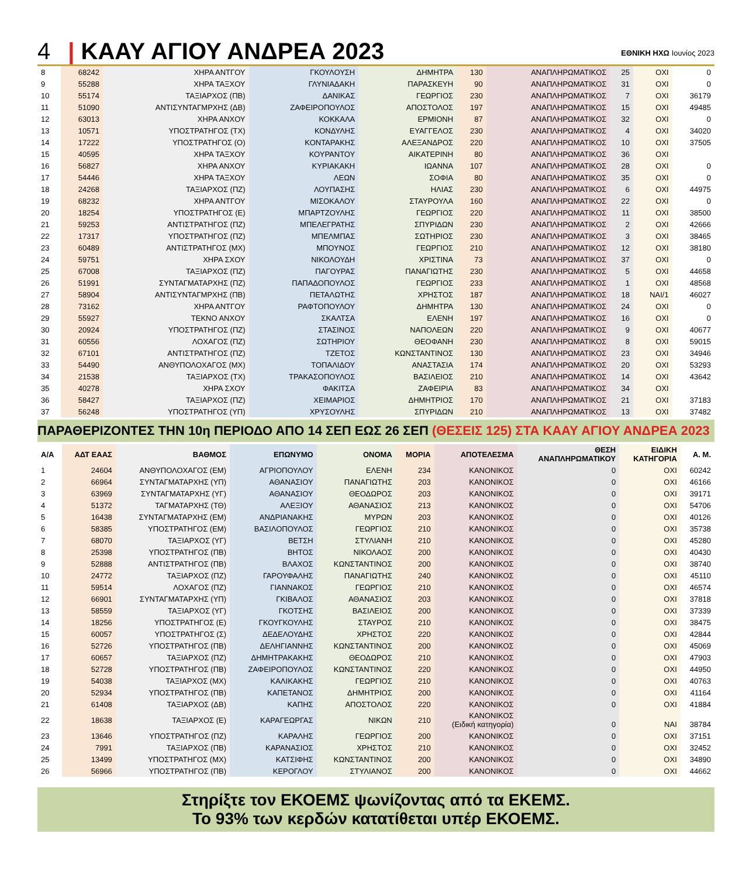4
| ΚΑΑΥ ΑΓΙΟΥ ΑΝΔΡΕΑ 2023
ΕΘΝΙΚΗ ΗΧΩ Ιουνίος 2023
| 8 | 68242 | ΧΗΡΑ ΑΝΤΓΟΥ | ΓΚΟΥΛΟΥΣΗ | ΔΗΜΗΤΡΑ | 130 | ΑΝΑΠΛΗΡΩΜΑΤΙΚΟΣ | 25 | ΟΧΙ | 0 |
| 9 | 55288 | ΧΗΡΑ ΤΑΞΧΟΥ | ΓΛΥΝΙΑΔΑΚΗ | ΠΑΡΑΣΚΕΥΗ | 90 | ΑΝΑΠΛΗΡΩΜΑΤΙΚΟΣ | 31 | ΟΧΙ | 0 |
| 10 | 55174 | ΤΑΞΙΑΡΧΟΣ (ΠΒ) | ΔΑΝΙΚΑΣ | ΓΕΩΡΓΙΟΣ | 230 | ΑΝΑΠΛΗΡΩΜΑΤΙΚΟΣ | 7 | ΟΧΙ | 36179 |
| 11 | 51090 | ΑΝΤΙΣΥΝΤΑΓΜΡΧΗΣ (ΔΒ) | ΖΑΦΕΙΡΟΠΟΥΛΟΣ | ΑΠΟΣΤΟΛΟΣ | 197 | ΑΝΑΠΛΗΡΩΜΑΤΙΚΟΣ | 15 | ΟΧΙ | 49485 |
| 12 | 63013 | ΧΗΡΑ ΑΝΧΟΥ | ΚΟΚΚΑΛΑ | ΕΡΜΙΟΝΗ | 87 | ΑΝΑΠΛΗΡΩΜΑΤΙΚΟΣ | 32 | ΟΧΙ | 0 |
| 13 | 10571 | ΥΠΟΣΤΡΑΤΗΓΟΣ (ΤΧ) | ΚΟΝΔΥΛΗΣ | ΕΥΑΓΓΕΛΟΣ | 230 | ΑΝΑΠΛΗΡΩΜΑΤΙΚΟΣ | 4 | ΟΧΙ | 34020 |
| 14 | 17222 | ΥΠΟΣΤΡΑΤΗΓΟΣ (Ο) | ΚΟΝΤΑΡΑΚΗΣ | ΑΛΕΞΑΝΔΡΟΣ | 220 | ΑΝΑΠΛΗΡΩΜΑΤΙΚΟΣ | 10 | ΟΧΙ | 37505 |
| 15 | 40595 | ΧΗΡΑ ΤΑΞΧΟΥ | ΚΟΥΡΑΝΤΟΥ | ΑΙΚΑΤΕΡΙΝΗ | 80 | ΑΝΑΠΛΗΡΩΜΑΤΙΚΟΣ | 36 | ΟΧΙ | |
| 16 | 56827 | ΧΗΡΑ ΑΝΧΟΥ | ΚΥΡΙΑΚΑΚΗ | ΙΩΑΝΝΑ | 107 | ΑΝΑΠΛΗΡΩΜΑΤΙΚΟΣ | 28 | ΟΧΙ | 0 |
| 17 | 54446 | ΧΗΡΑ ΤΑΞΧΟΥ | ΛΕΩΝ | ΣΟΦΙΑ | 80 | ΑΝΑΠΛΗΡΩΜΑΤΙΚΟΣ | 35 | ΟΧΙ | 0 |
| 18 | 24268 | ΤΑΞΙΑΡΧΟΣ (ΠΖ) | ΛΟΥΠΑΣΗΣ | ΗΛΙΑΣ | 230 | ΑΝΑΠΛΗΡΩΜΑΤΙΚΟΣ | 6 | ΟΧΙ | 44975 |
| 19 | 68232 | ΧΗΡΑ ΑΝΤΓΟΥ | ΜΙΣΟΚΑΛΟΥ | ΣΤΑΥΡΟΥΛΑ | 160 | ΑΝΑΠΛΗΡΩΜΑΤΙΚΟΣ | 22 | ΟΧΙ | 0 |
| 20 | 18254 | ΥΠΟΣΤΡΑΤΗΓΟΣ (Ε) | ΜΠΑΡΤΖΟΥΛΗΣ | ΓΕΩΡΓΙΟΣ | 220 | ΑΝΑΠΛΗΡΩΜΑΤΙΚΟΣ | 11 | ΟΧΙ | 38500 |
| 21 | 59253 | ΑΝΤΙΣΤΡΑΤΗΓΟΣ (ΠΖ) | ΜΠΕΛΕΓΡΑΤΗΣ | ΣΠΥΡΙΔΩΝ | 230 | ΑΝΑΠΛΗΡΩΜΑΤΙΚΟΣ | 2 | ΟΧΙ | 42666 |
| 22 | 17317 | ΥΠΟΣΤΡΑΤΗΓΟΣ (ΠΖ) | ΜΠΕΛΜΠΑΣ | ΣΩΤΗΡΙΟΣ | 230 | ΑΝΑΠΛΗΡΩΜΑΤΙΚΟΣ | 3 | ΟΧΙ | 38465 |
| 23 | 60489 | ΑΝΤΙΣΤΡΑΤΗΓΟΣ (ΜΧ) | ΜΠΟΥΝΟΣ | ΓΕΩΡΓΙΟΣ | 210 | ΑΝΑΠΛΗΡΩΜΑΤΙΚΟΣ | 12 | ΟΧΙ | 38180 |
| 24 | 59751 | ΧΗΡΑ ΣΧΟΥ | ΝΙΚΟΛΟΥΔΗ | ΧΡΙΣΤΙΝΑ | 73 | ΑΝΑΠΛΗΡΩΜΑΤΙΚΟΣ | 37 | ΟΧΙ | 0 |
| 25 | 67008 | ΤΑΞΙΑΡΧΟΣ (ΠΖ) | ΠΑΓΟΥΡΑΣ | ΠΑΝΑΓΙΩΤΗΣ | 230 | ΑΝΑΠΛΗΡΩΜΑΤΙΚΟΣ | 5 | ΟΧΙ | 44658 |
| 26 | 51991 | ΣΥΝΤΑΓΜΑΤΑΡΧΗΣ (ΠΖ) | ΠΑΠΑΔΟΠΟΥΛΟΣ | ΓΕΩΡΓΙΟΣ | 233 | ΑΝΑΠΛΗΡΩΜΑΤΙΚΟΣ | 1 | ΟΧΙ | 48568 |
| 27 | 58904 | ΑΝΤΙΣΥΝΤΑΓΜΡΧΗΣ (ΠΒ) | ΠΕΤΑΛΩΤΗΣ | ΧΡΗΣΤΟΣ | 187 | ΑΝΑΠΛΗΡΩΜΑΤΙΚΟΣ | 18 | ΝΑΙ/1 | 46027 |
| 28 | 73162 | ΧΗΡΑ ΑΝΤΓΟΥ | ΡΑΦΤΟΠΟΥΛΟΥ | ΔΗΜΗΤΡΑ | 130 | ΑΝΑΠΛΗΡΩΜΑΤΙΚΟΣ | 24 | ΟΧΙ | 0 |
| 29 | 55927 | ΤΕΚΝΟ ΑΝΧΟΥ | ΣΚΑΛΤΣΑ | ΕΛΕΝΗ | 197 | ΑΝΑΠΛΗΡΩΜΑΤΙΚΟΣ | 16 | ΟΧΙ | 0 |
| 30 | 20924 | ΥΠΟΣΤΡΑΤΗΓΟΣ (ΠΖ) | ΣΤΑΣΙΝΟΣ | ΝΑΠΟΛΕΩΝ | 220 | ΑΝΑΠΛΗΡΩΜΑΤΙΚΟΣ | 9 | ΟΧΙ | 40677 |
| 31 | 60556 | ΛΟΧΑΓΟΣ (ΠΖ) | ΣΩΤΗΡΙΟΥ | ΘΕΟΦΑΝΗ | 230 | ΑΝΑΠΛΗΡΩΜΑΤΙΚΟΣ | 8 | ΟΧΙ | 59015 |
| 32 | 67101 | ΑΝΤΙΣΤΡΑΤΗΓΟΣ (ΠΖ) | ΤΖΕΤΟΣ | ΚΩΝΣΤΑΝΤΙΝΟΣ | 130 | ΑΝΑΠΛΗΡΩΜΑΤΙΚΟΣ | 23 | ΟΧΙ | 34946 |
| 33 | 54490 | ΑΝΘΥΠΟΛΟΧΑΓΟΣ (ΜΧ) | ΤΟΠΑΛΙΔΟΥ | ΑΝΑΣΤΑΣΙΑ | 174 | ΑΝΑΠΛΗΡΩΜΑΤΙΚΟΣ | 20 | ΟΧΙ | 53293 |
| 34 | 21538 | ΤΑΞΙΑΡΧΟΣ (ΤΧ) | ΤΡΑΚΑΣΟΠΟΥΛΟΣ | ΒΑΣΙΛΕΙΟΣ | 210 | ΑΝΑΠΛΗΡΩΜΑΤΙΚΟΣ | 14 | ΟΧΙ | 43642 |
| 35 | 40278 | ΧΗΡΑ ΣΧΟΥ | ΦΑΚΙΤΣΑ | ΖΑΦΕΙΡΙΑ | 83 | ΑΝΑΠΛΗΡΩΜΑΤΙΚΟΣ | 34 | ΟΧΙ | |
| 36 | 58427 | ΤΑΞΙΑΡΧΟΣ (ΠΖ) | ΧΕΙΜΑΡΙΟΣ | ΔΗΜΗΤΡΙΟΣ | 170 | ΑΝΑΠΛΗΡΩΜΑΤΙΚΟΣ | 21 | ΟΧΙ | 37183 |
| 37 | 56248 | ΥΠΟΣΤΡΑΤΗΓΟΣ (ΥΠ) | ΧΡΥΣΟΥΛΗΣ | ΣΠΥΡΙΔΩΝ | 210 | ΑΝΑΠΛΗΡΩΜΑΤΙΚΟΣ | 13 | ΟΧΙ | 37482 |
ΠΑΡΑΘΕΡΙΖΟΝΤΕΣ ΤΗΝ 10η ΠΕΡΙΟΔΟ ΑΠΟ 14 ΣΕΠ ΕΩΣ 26 ΣΕΠ (ΘΕΣΕΙΣ 125) ΣΤΑ ΚΑΑΥ ΑΓΙΟΥ ΑΝΔΡΕΑ 2023
| Α/Α | ΑΔΤ ΕΑΑΣ | ΒΑΘΜΟΣ | ΕΠΩΝΥΜΟ | ΟΝΟΜΑ | ΜΟΡΙΑ | ΑΠΟΤΕΛΕΣΜΑ | ΘΕΣΗ ΑΝΑΠΛΗΡΩΜΑΤΙΚΟΥ | ΕΙΔΙΚΗ ΚΑΤΗΓΟΡΙΑ | Α. Μ. |
| --- | --- | --- | --- | --- | --- | --- | --- | --- | --- |
| 1 | 24604 | ΑΝΘΥΠΟΛΟΧΑΓΟΣ (ΕΜ) | ΑΓΡΙΟΠΟΥΛΟΥ | ΕΛΕΝΗ | 234 | ΚΑΝΟΝΙΚΟΣ | 0 | ΟΧΙ | 60242 |
| 2 | 66964 | ΣΥΝΤΑΓΜΑΤΑΡΧΗΣ (ΥΠ) | ΑΘΑΝΑΣΙΟΥ | ΠΑΝΑΓΙΩΤΗΣ | 203 | ΚΑΝΟΝΙΚΟΣ | 0 | ΟΧΙ | 46166 |
| 3 | 63969 | ΣΥΝΤΑΓΜΑΤΑΡΧΗΣ (ΥΓ) | ΑΘΑΝΑΣΙΟΥ | ΘΕΟΔΩΡΟΣ | 203 | ΚΑΝΟΝΙΚΟΣ | 0 | ΟΧΙ | 39171 |
| 4 | 51372 | ΤΑΓΜΑΤΑΡΧΗΣ (ΤΘ) | ΑΛΕΞΙΟΥ | ΑΘΑΝΑΣΙΟΣ | 213 | ΚΑΝΟΝΙΚΟΣ | 0 | ΟΧΙ | 54706 |
| 5 | 16438 | ΣΥΝΤΑΓΜΑΤΑΡΧΗΣ (ΕΜ) | ΑΝΔΡΙΑΝΑΚΗΣ | ΜΥΡΩΝ | 203 | ΚΑΝΟΝΙΚΟΣ | 0 | ΟΧΙ | 40126 |
| 6 | 58385 | ΥΠΟΣΤΡΑΤΗΓΟΣ (ΕΜ) | ΒΑΣΙΛΟΠΟΥΛΟΣ | ΓΕΩΡΓΙΟΣ | 210 | ΚΑΝΟΝΙΚΟΣ | 0 | ΟΧΙ | 35738 |
| 7 | 68070 | ΤΑΞΙΑΡΧΟΣ (ΥΓ) | ΒΕΤΣΗ | ΣΤΥΛΙΑΝΗ | 210 | ΚΑΝΟΝΙΚΟΣ | 0 | ΟΧΙ | 45280 |
| 8 | 25398 | ΥΠΟΣΤΡΑΤΗΓΟΣ (ΠΒ) | ΒΗΤΟΣ | ΝΙΚΟΛΑΟΣ | 200 | ΚΑΝΟΝΙΚΟΣ | 0 | ΟΧΙ | 40430 |
| 9 | 52888 | ΑΝΤΙΣΤΡΑΤΗΓΟΣ (ΠΒ) | ΒΛΑΧΟΣ | ΚΩΝΣΤΑΝΤΙΝΟΣ | 200 | ΚΑΝΟΝΙΚΟΣ | 0 | ΟΧΙ | 38740 |
| 10 | 24772 | ΤΑΞΙΑΡΧΟΣ (ΠΖ) | ΓΑΡΟΥΦΑΛΗΣ | ΠΑΝΑΓΙΩΤΗΣ | 240 | ΚΑΝΟΝΙΚΟΣ | 0 | ΟΧΙ | 45110 |
| 11 | 59514 | ΛΟΧΑΓΟΣ (ΠΖ) | ΓΙΑΝΝΑΚΟΣ | ΓΕΩΡΓΙΟΣ | 210 | ΚΑΝΟΝΙΚΟΣ | 0 | ΟΧΙ | 46574 |
| 12 | 66901 | ΣΥΝΤΑΓΜΑΤΑΡΧΗΣ (ΥΠ) | ΓΚΙΒΑΛΟΣ | ΑΘΑΝΑΣΙΟΣ | 203 | ΚΑΝΟΝΙΚΟΣ | 0 | ΟΧΙ | 37818 |
| 13 | 58559 | ΤΑΞΙΑΡΧΟΣ (ΥΓ) | ΓΚΟΤΣΗΣ | ΒΑΣΙΛΕΙΟΣ | 200 | ΚΑΝΟΝΙΚΟΣ | 0 | ΟΧΙ | 37339 |
| 14 | 18256 | ΥΠΟΣΤΡΑΤΗΓΟΣ (Ε) | ΓΚΟΥΓΚΟΥΛΗΣ | ΣΤΑΥΡΟΣ | 210 | ΚΑΝΟΝΙΚΟΣ | 0 | ΟΧΙ | 38475 |
| 15 | 60057 | ΥΠΟΣΤΡΑΤΗΓΟΣ (Σ) | ΔΕΔΕΛΟΥΔΗΣ | ΧΡΗΣΤΟΣ | 220 | ΚΑΝΟΝΙΚΟΣ | 0 | ΟΧΙ | 42844 |
| 16 | 52726 | ΥΠΟΣΤΡΑΤΗΓΟΣ (ΠΒ) | ΔΕΛΗΓΙΑΝΝΗΣ | ΚΩΝΣΤΑΝΤΙΝΟΣ | 200 | ΚΑΝΟΝΙΚΟΣ | 0 | ΟΧΙ | 45069 |
| 17 | 60657 | ΤΑΞΙΑΡΧΟΣ (ΠΖ) | ΔΗΜΗΤΡΑΚΑΚΗΣ | ΘΕΟΔΩΡΟΣ | 210 | ΚΑΝΟΝΙΚΟΣ | 0 | ΟΧΙ | 47903 |
| 18 | 52728 | ΥΠΟΣΤΡΑΤΗΓΟΣ (ΠΒ) | ΖΑΦΕΙΡΟΠΟΥΛΟΣ | ΚΩΝΣΤΑΝΤΙΝΟΣ | 220 | ΚΑΝΟΝΙΚΟΣ | 0 | ΟΧΙ | 44950 |
| 19 | 54038 | ΤΑΞΙΑΡΧΟΣ (ΜΧ) | ΚΑΛΙΚΑΚΗΣ | ΓΕΩΡΓΙΟΣ | 210 | ΚΑΝΟΝΙΚΟΣ | 0 | ΟΧΙ | 40763 |
| 20 | 52934 | ΥΠΟΣΤΡΑΤΗΓΟΣ (ΠΒ) | ΚΑΠΕΤΑΝΟΣ | ΔΗΜΗΤΡΙΟΣ | 200 | ΚΑΝΟΝΙΚΟΣ | 0 | ΟΧΙ | 41164 |
| 21 | 61408 | ΤΑΞΙΑΡΧΟΣ (ΔΒ) | ΚΑΠΗΣ | ΑΠΟΣΤΟΛΟΣ | 220 | ΚΑΝΟΝΙΚΟΣ | 0 | ΟΧΙ | 41884 |
| 22 | 18638 | ΤΑΞΙΑΡΧΟΣ (Ε) | ΚΑΡΑΓΕΩΡΓΑΣ | ΝΙΚΩΝ | 210 | ΚΑΝΟΝΙΚΟΣ (Ειδική κατηγορία) | 0 | ΝΑΙ | 38784 |
| 23 | 13646 | ΥΠΟΣΤΡΑΤΗΓΟΣ (ΠΖ) | ΚΑΡΑΛΗΣ | ΓΕΩΡΓΙΟΣ | 200 | ΚΑΝΟΝΙΚΟΣ | 0 | ΟΧΙ | 37151 |
| 24 | 7991 | ΤΑΞΙΑΡΧΟΣ (ΠΒ) | ΚΑΡΑΝΑΣΙΟΣ | ΧΡΗΣΤΟΣ | 210 | ΚΑΝΟΝΙΚΟΣ | 0 | ΟΧΙ | 32452 |
| 25 | 13499 | ΥΠΟΣΤΡΑΤΗΓΟΣ (ΜΧ) | ΚΑΤΣΙΦΗΣ | ΚΩΝΣΤΑΝΤΙΝΟΣ | 200 | ΚΑΝΟΝΙΚΟΣ | 0 | ΟΧΙ | 34890 |
| 26 | 56966 | ΥΠΟΣΤΡΑΤΗΓΟΣ (ΠΒ) | ΚΕΡΟΓΛΟΥ | ΣΤΥΛΙΑΝΟΣ | 200 | ΚΑΝΟΝΙΚΟΣ | 0 | ΟΧΙ | 44662 |
Στηρίξτε τον ΕΚΟΕΜΣ ψωνίζοντας από τα ΕΚΕΜΣ.
Το 93% των κερδών κατατίθεται υπέρ ΕΚΟΕΜΣ.